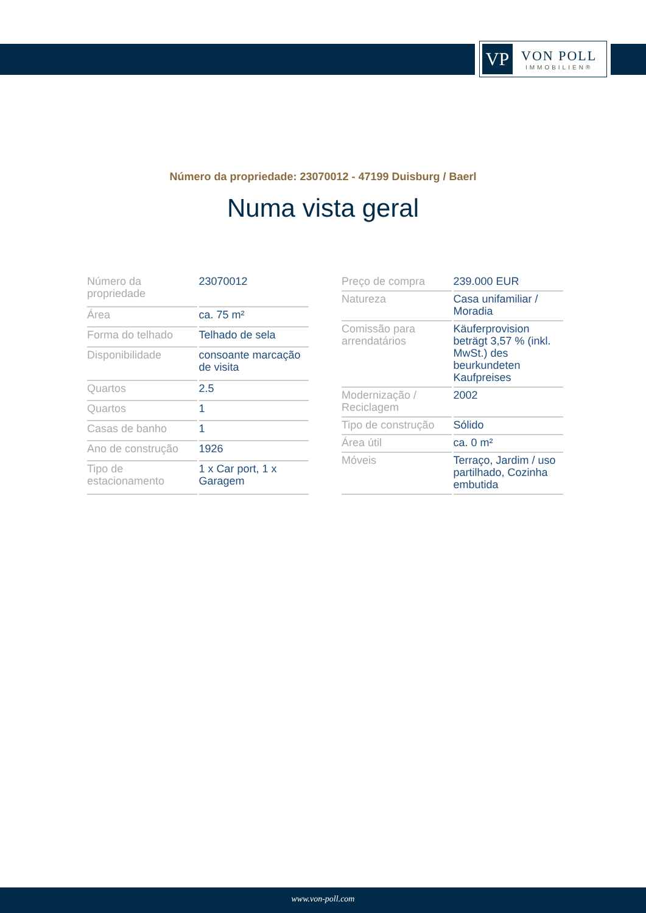VP
VON POLL
IMMOBILIEN®
Número da propriedade: 23070012 - 47199 Duisburg / Baerl
Numa vista geral
| Número da propriedade | 23070012 |
| Área | ca. 75 m² |
| Forma do telhado | Telhado de sela |
| Disponibilidade | consoante marcação de visita |
| Quartos | 2.5 |
| Quartos | 1 |
| Casas de banho | 1 |
| Ano de construção | 1926 |
| Tipo de estacionamento | 1 x Car port, 1 x Garagem |
| Preço de compra | 239.000 EUR |
| Natureza | Casa unifamiliar / Moradia |
| Comissão para arrendatários | Käuferprovision beträgt 3,57 % (inkl. MwSt.) des beurkundeten Kaufpreises |
| Modernização / Reciclagem | 2002 |
| Tipo de construção | Sólido |
| Área útil | ca. 0 m² |
| Móveis | Terraço, Jardim / uso partilhado, Cozinha embutida |
www.von-poll.com